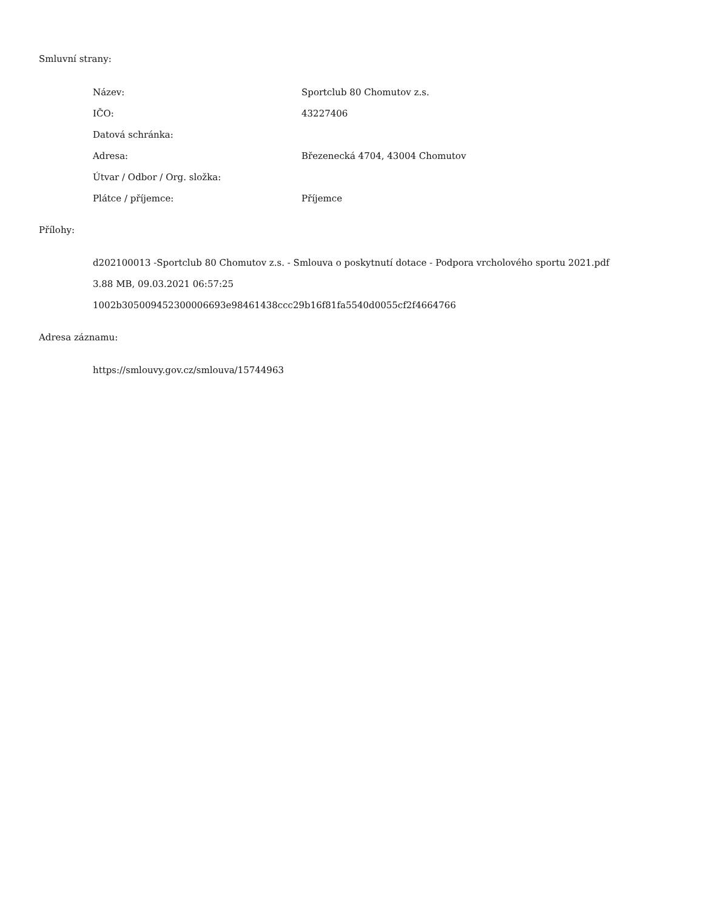Smluvní strany:
| Název: | Sportclub 80 Chomutov z.s. |
| IČO: | 43227406 |
| Datová schránka: | |
| Adresa: | Březenecká 4704, 43004 Chomutov |
| Útvar / Odbor / Org. složka: | |
| Plátce / příjemce: | Příjemce |
Přílohy:
d202100013 -Sportclub 80 Chomutov z.s. - Smlouva o poskytnutí dotace - Podpora vrcholového sportu 2021.pdf
3.88 MB, 09.03.2021 06:57:25
1002b305009452300006693e98461438ccc29b16f81fa5540d0055cf2f4664766
Adresa záznamu:
https://smlouvy.gov.cz/smlouva/15744963